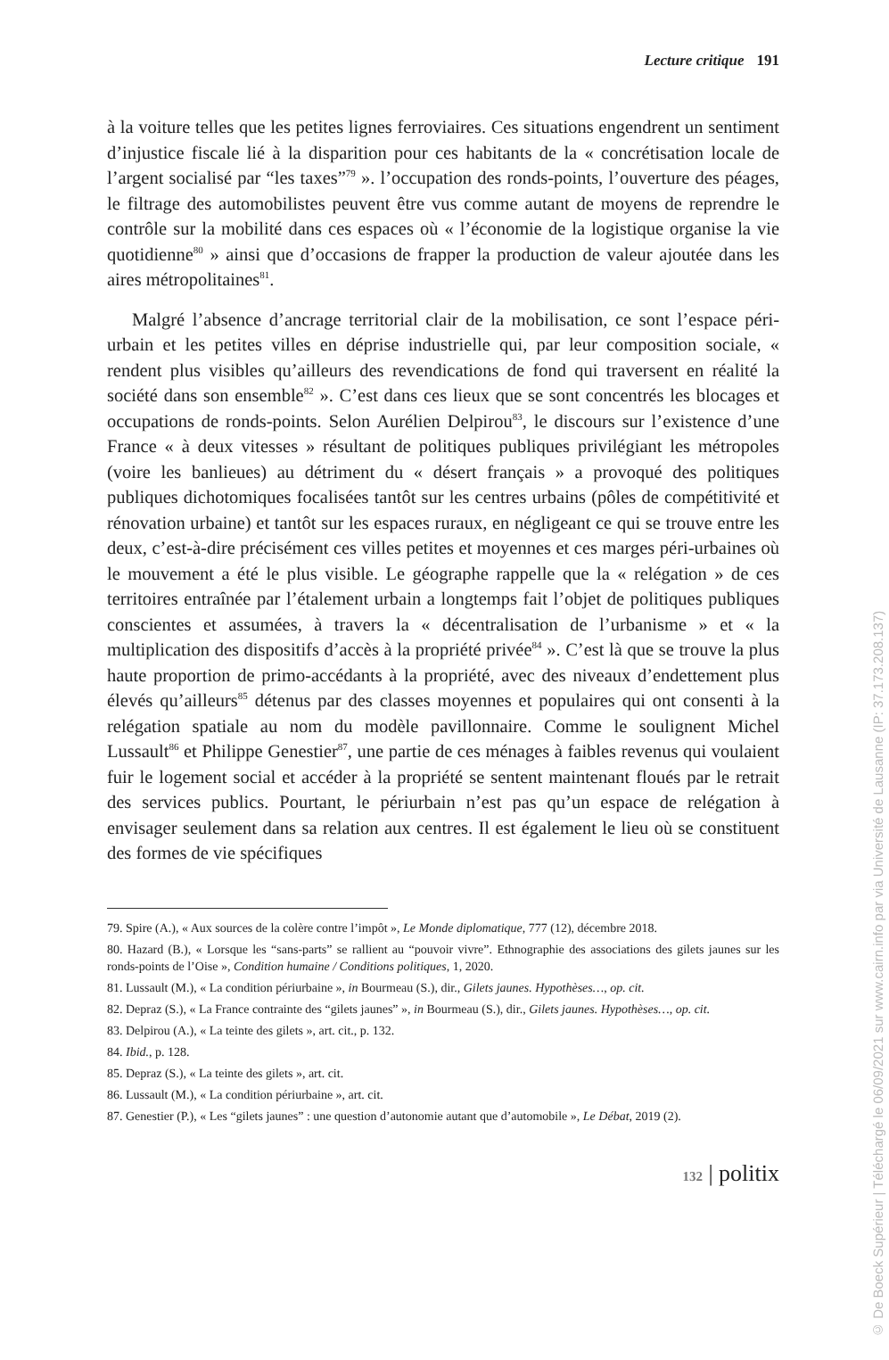Lecture critique 191
à la voiture telles que les petites lignes ferroviaires. Ces situations engendrent un sentiment d’injustice fiscale lié à la disparition pour ces habitants de la « concrétisation locale de l’argent socialisé par “les taxes”<sup>79</sup> ». l’occupation des ronds-points, l’ouverture des péages, le filtrage des automobilistes peuvent être vus comme autant de moyens de reprendre le contrôle sur la mobilité dans ces espaces où « l’économie de la logistique organise la vie quotidienne<sup>80</sup> » ainsi que d’occasions de frapper la production de valeur ajoutée dans les aires métropolitaines<sup>81</sup>.
Malgré l’absence d’ancrage territorial clair de la mobilisation, ce sont l’espace péri-urbain et les petites villes en déprise industrielle qui, par leur composition sociale, « rendent plus visibles qu’ailleurs des revendications de fond qui traversent en réalité la société dans son ensemble<sup>82</sup> ». C’est dans ces lieux que se sont concentrés les blocages et occupations de ronds-points. Selon Aurélien Delpirou<sup>83</sup>, le discours sur l’existence d’une France « à deux vitesses » résultant de politiques publiques privilégiant les métropoles (voire les banlieues) au détriment du « désert français » a provoqué des politiques publiques dichotomiques focalisées tantôt sur les centres urbains (pôles de compétitivité et rénovation urbaine) et tantôt sur les espaces ruraux, en négligeant ce qui se trouve entre les deux, c’est-à-dire précisément ces villes petites et moyennes et ces marges péri-urbaines où le mouvement a été le plus visible. Le géographe rappelle que la « relégation » de ces territoires entraînée par l’étalement urbain a longtemps fait l’objet de politiques publiques conscientes et assumées, à travers la « décentralisation de l’urbanisme » et « la multiplication des dispositifs d’accès à la propriété privée<sup>84</sup> ». C’est là que se trouve la plus haute proportion de primo-accédants à la propriété, avec des niveaux d’endettement plus élevés qu’ailleurs<sup>85</sup> détenus par des classes moyennes et populaires qui ont consenti à la relégation spatiale au nom du modèle pavillonnaire. Comme le soulignent Michel Lussault<sup>86</sup> et Philippe Genestier<sup>87</sup>, une partie de ces ménages à faibles revenus qui voulaient fuir le logement social et accéder à la propriété se sentent maintenant floués par le retrait des services publics. Pourtant, le périurbain n’est pas qu’un espace de relégation à envisager seulement dans sa relation aux centres. Il est également le lieu où se constituent des formes de vie spécifiques
79. Spire (A.), « Aux sources de la colère contre l’impôt », Le Monde diplomatique, 777 (12), décembre 2018.
80. Hazard (B.), « Lorsque les “sans-parts” se rallient au “pouvoir vivre”. Ethnographie des associations des gilets jaunes sur les ronds-points de l’Oise », Condition humaine / Conditions politiques, 1, 2020.
81. Lussault (M.), « La condition périurbaine », in Bourmeau (S.), dir., Gilets jaunes. Hypothèses…, op. cit.
82. Depraz (S.), « La France contrainte des “gilets jaunes” », in Bourmeau (S.), dir., Gilets jaunes. Hypothèses…, op. cit.
83. Delpirou (A.), « La teinte des gilets », art. cit., p. 132.
84. Ibid., p. 128.
85. Depraz (S.), « La teinte des gilets », art. cit.
86. Lussault (M.), « La condition périurbaine », art. cit.
87. Genestier (P.), « Les “gilets jaunes” : une question d’autonomie autant que d’automobile », Le Débat, 2019 (2).
132 | politix
© De Boeck Supérieur | Téléchargé le 06/09/2021 sur www.cairn.info par via Université de Lausanne (IP: 37.173.208.137)